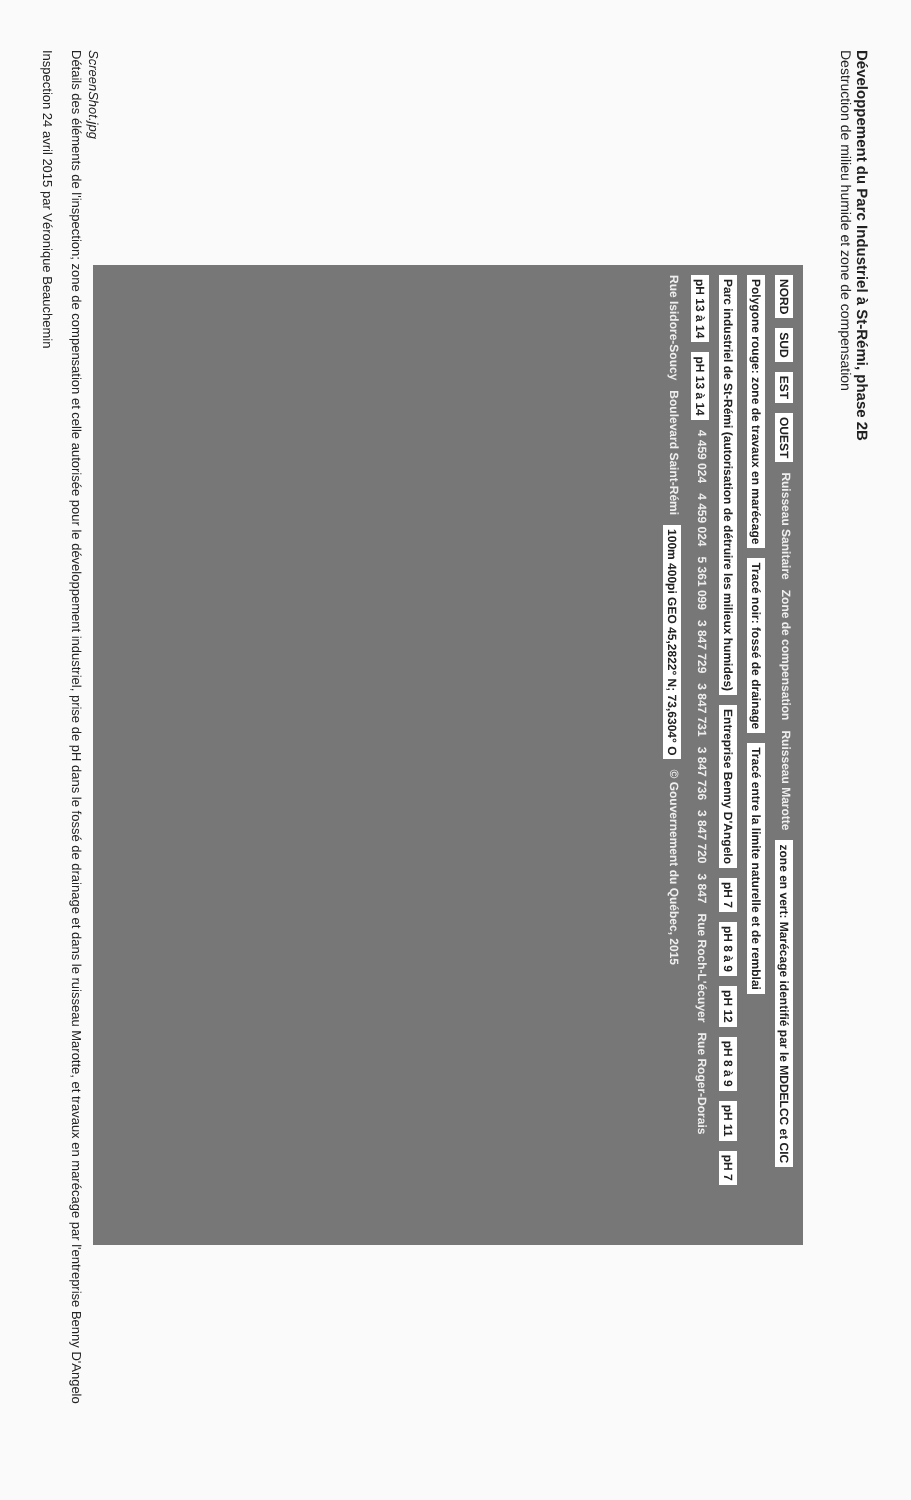Développement du Parc Industriel à St-Rémi, phase 2B
Destruction de milieu humide et zone de compensation
NORD SUD EST OUEST Ruisseau Sanitaire Zone de compensation Ruisseau Marotte zone en vert: Marécage identifié par le MDDELCC et CIC Polygone rouge: zone de travaux en marécage Tracé noir: fossé de drainage Tracé entre la limite naturelle et de remblai Parc industriel de St-Rémi (autorisation de détruire les milieux humides) Entreprise Benny D'Angelo pH 7 pH 8 à 9 pH 12 pH 8 à 9 pH 11 pH 7 pH 13 à 14 pH 13 à 14 4 459 024 4 459 024 5 361 099 3 847 729 3 847 731 3 847 736 3 847 720 3 847 Rue Roch-L'écuyer Rue Roger-Dorais Rue Isidore-Soucy Boulevard Saint-Rémi 100m 400pi GEO 45,2822° N; 73,6304° O © Gouvernement du Québec, 2015
ScreenShot.jpg
Détails des éléments de l'inspection; zone de compensation et celle autorisée pour le développement industriel, prise de pH dans le fossé de drainage et dans le ruisseau Marotte, et travaux en marécage par l'entreprise Benny D'Angelo
Inspection 24 avril 2015 par Véronique Beauchemin